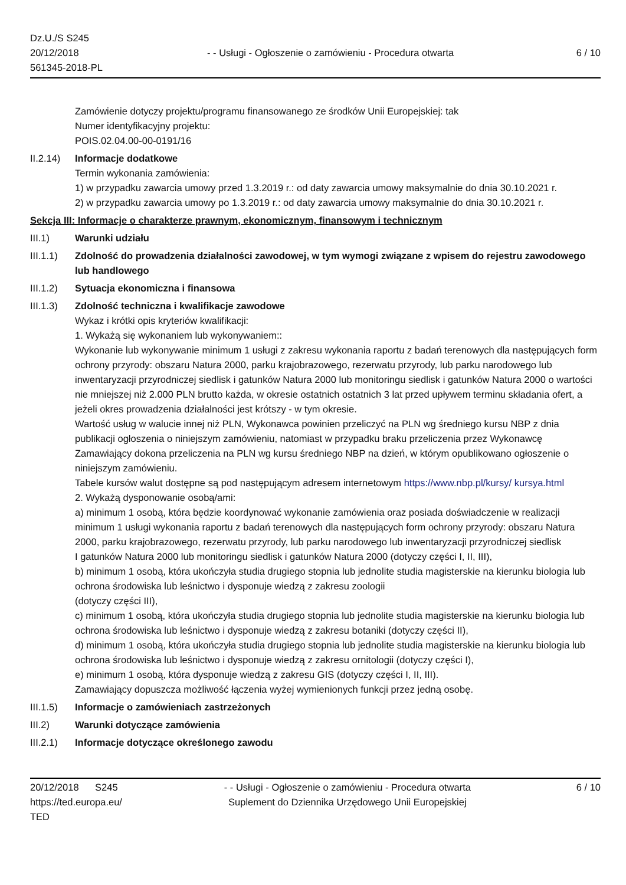Dz.U./S S245
20/12/2018
561345-2018-PL
- - Usługi - Ogłoszenie o zamówieniu - Procedura otwarta
6 / 10
Zamówienie dotyczy projektu/programu finansowanego ze środków Unii Europejskiej: tak
Numer identyfikacyjny projektu:
POIS.02.04.00-00-0191/16
II.2.14)
Informacje dodatkowe
Termin wykonania zamówienia:
1) w przypadku zawarcia umowy przed 1.3.2019 r.: od daty zawarcia umowy maksymalnie do dnia 30.10.2021 r.
2) w przypadku zawarcia umowy po 1.3.2019 r.: od daty zawarcia umowy maksymalnie do dnia 30.10.2021 r.
Sekcja III: Informacje o charakterze prawnym, ekonomicznym, finansowym i technicznym
III.1) Warunki udziału
III.1.1)
Zdolność do prowadzenia działalności zawodowej, w tym wymogi związane z wpisem do rejestru zawodowego lub handlowego
III.1.2)
Sytuacja ekonomiczna i finansowa
III.1.3)
Zdolność techniczna i kwalifikacje zawodowe
Wykaz i krótki opis kryteriów kwalifikacji:
1. Wykażą się wykonaniem lub wykonywaniem::
Wykonanie lub wykonywanie minimum 1 usługi z zakresu wykonania raportu z badań terenowych dla następujących form ochrony przyrody: obszaru Natura 2000, parku krajobrazowego, rezerwatu przyrody, lub parku narodowego lub inwentaryzacji przyrodniczej siedlisk i gatunków Natura 2000 lub monitoringu siedlisk i gatunków Natura 2000 o wartości nie mniejszej niż 2.000 PLN brutto każda, w okresie ostatnich ostatnich 3 lat przed upływem terminu składania ofert, a jeżeli okres prowadzenia działalności jest krótszy - w tym okresie.
Wartość usług w walucie innej niż PLN, Wykonawca powinien przeliczyć na PLN wg średniego kursu NBP z dnia publikacji ogłoszenia o niniejszym zamówieniu, natomiast w przypadku braku przeliczenia przez Wykonawcę Zamawiający dokona przeliczenia na PLN wg kursu średniego NBP na dzień, w którym opublikowano ogłoszenie o niniejszym zamówieniu.
Tabele kursów walut dostępne są pod następującym adresem internetowym https://www.nbp.pl/kursy/ kursya.html
2. Wykażą dysponowanie osobą/ami:
a) minimum 1 osobą, która będzie koordynować wykonanie zamówienia oraz posiada doświadczenie w realizacji minimum 1 usługi wykonania raportu z badań terenowych dla następujących form ochrony przyrody: obszaru Natura 2000, parku krajobrazowego, rezerwatu przyrody, lub parku narodowego lub inwentaryzacji przyrodniczej siedlisk
I gatunków Natura 2000 lub monitoringu siedlisk i gatunków Natura 2000 (dotyczy części I, II, III),
b) minimum 1 osobą, która ukończyła studia drugiego stopnia lub jednolite studia magisterskie na kierunku biologia lub ochrona środowiska lub leśnictwo i dysponuje wiedzą z zakresu zoologii
(dotyczy części III),
c) minimum 1 osobą, która ukończyła studia drugiego stopnia lub jednolite studia magisterskie na kierunku biologia lub ochrona środowiska lub leśnictwo i dysponuje wiedzą z zakresu botaniki (dotyczy części II),
d) minimum 1 osobą, która ukończyła studia drugiego stopnia lub jednolite studia magisterskie na kierunku biologia lub ochrona środowiska lub leśnictwo i dysponuje wiedzą z zakresu ornitologii (dotyczy części I),
e) minimum 1 osobą, która dysponuje wiedzą z zakresu GIS (dotyczy części I, II, III).
Zamawiający dopuszcza możliwość łączenia wyżej wymienionych funkcji przez jedną osobę.
III.1.5)
Informacje o zamówieniach zastrzeżonych
III.2) Warunki dotyczące zamówienia
III.2.1)
Informacje dotyczące określonego zawodu
20/12/2018 S245
https://ted.europa.eu/
TED
- - Usługi - Ogłoszenie o zamówieniu - Procedura otwarta
Suplement do Dziennika Urzędowego Unii Europejskiej
6 / 10